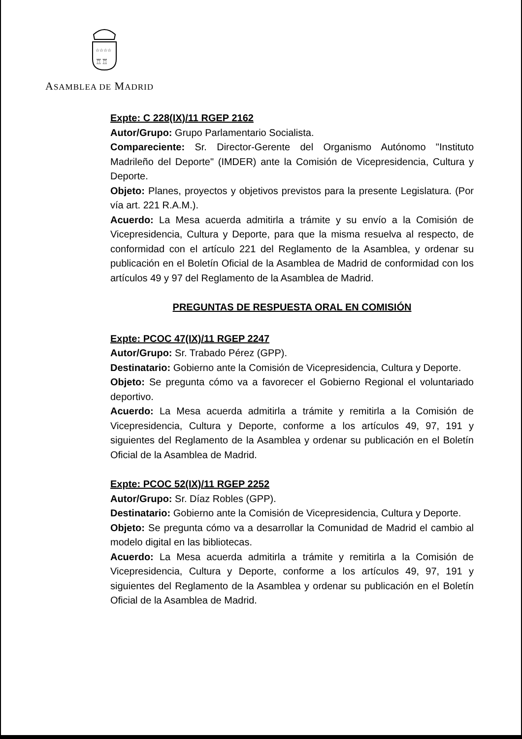☆☆☆☆
♖♖
ASAMBLEA DE MADRID
Expte: C 228(IX)/11 RGEP 2162
Autor/Grupo: Grupo Parlamentario Socialista.
Compareciente: Sr. Director-Gerente del Organismo Autónomo "Instituto Madrileño del Deporte" (IMDER) ante la Comisión de Vicepresidencia, Cultura y Deporte.
Objeto: Planes, proyectos y objetivos previstos para la presente Legislatura. (Por vía art. 221 R.A.M.).
Acuerdo: La Mesa acuerda admitirla a trámite y su envío a la Comisión de Vicepresidencia, Cultura y Deporte, para que la misma resuelva al respecto, de conformidad con el artículo 221 del Reglamento de la Asamblea, y ordenar su publicación en el Boletín Oficial de la Asamblea de Madrid de conformidad con los artículos 49 y 97 del Reglamento de la Asamblea de Madrid.
PREGUNTAS DE RESPUESTA ORAL EN COMISIÓN
Expte: PCOC 47(IX)/11 RGEP 2247
Autor/Grupo: Sr. Trabado Pérez (GPP).
Destinatario: Gobierno ante la Comisión de Vicepresidencia, Cultura y Deporte.
Objeto: Se pregunta cómo va a favorecer el Gobierno Regional el voluntariado deportivo.
Acuerdo: La Mesa acuerda admitirla a trámite y remitirla a la Comisión de Vicepresidencia, Cultura y Deporte, conforme a los artículos 49, 97, 191 y siguientes del Reglamento de la Asamblea y ordenar su publicación en el Boletín Oficial de la Asamblea de Madrid.
Expte: PCOC 52(IX)/11 RGEP 2252
Autor/Grupo: Sr. Díaz Robles (GPP).
Destinatario: Gobierno ante la Comisión de Vicepresidencia, Cultura y Deporte.
Objeto: Se pregunta cómo va a desarrollar la Comunidad de Madrid el cambio al modelo digital en las bibliotecas.
Acuerdo: La Mesa acuerda admitirla a trámite y remitirla a la Comisión de Vicepresidencia, Cultura y Deporte, conforme a los artículos 49, 97, 191 y siguientes del Reglamento de la Asamblea y ordenar su publicación en el Boletín Oficial de la Asamblea de Madrid.